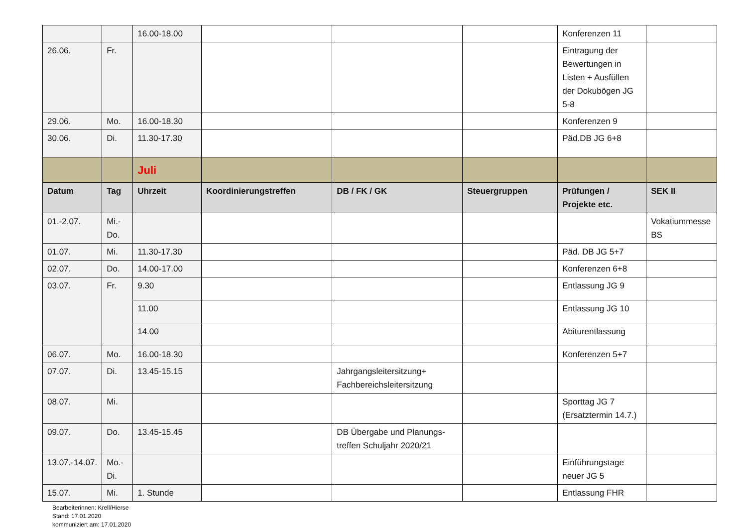| | | 16.00-18.00 | | | | Konferenzen 11 | |
| 26.06. | Fr. | | | | | Eintragung der Bewertungen in Listen + Ausfüllen der Dokubögen JG 5-8 | |
| 29.06. | Mo. | 16.00-18.30 | | | | Konferenzen 9 | |
| 30.06. | Di. | 11.30-17.30 | | | | Päd.DB JG 6+8 | |
| | | Juli | | | | | |
| Datum | Tag | Uhrzeit | Koordinierungstreffen | DB / FK / GK | Steuergruppen | Prüfungen / Projekte etc. | SEK II |
| 01.-2.07. | Mi.-Do. | | | | | | Vokatiummesse BS |
| 01.07. | Mi. | 11.30-17.30 | | | | Päd. DB JG 5+7 | |
| 02.07. | Do. | 14.00-17.00 | | | | Konferenzen 6+8 | |
| 03.07. | Fr. | 9.30 | | | | Entlassung JG 9 | |
| | | 11.00 | | | | Entlassung JG 10 | |
| | | 14.00 | | | | Abiturentlassung | |
| 06.07. | Mo. | 16.00-18.30 | | | | Konferenzen 5+7 | |
| 07.07. | Di. | 13.45-15.15 | | Jahrgangsleitersitzung+ Fachbereichsleitersitzung | | | |
| 08.07. | Mi. | | | | | Sporttag JG 7 (Ersatztermin 14.7.) | |
| 09.07. | Do. | 13.45-15.45 | | DB Übergabe und Planungs-treffen Schuljahr 2020/21 | | | |
| 13.07.-14.07. | Mo.-Di. | | | | | Einführungstage neuer JG 5 | |
| 15.07. | Mi. | 1. Stunde | | | | Entlassung FHR | |
Bearbeiterinnen: Krell/Hierse
Stand: 17.01.2020
kommuniziert am: 17.01.2020